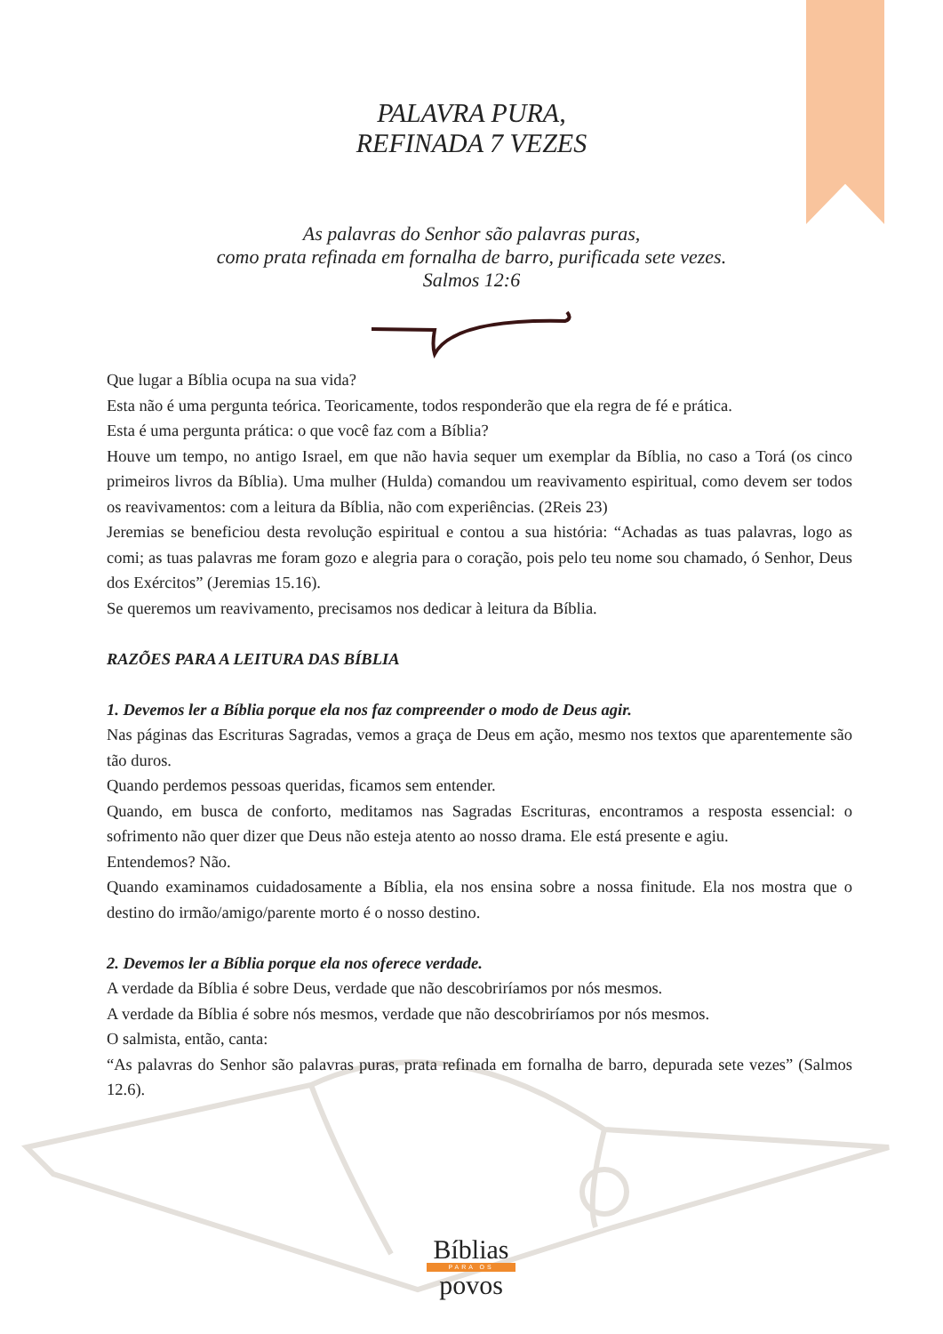PALAVRA PURA,
REFINADA 7 VEZES
As palavras do Senhor são palavras puras,
como prata refinada em fornalha de barro, purificada sete vezes.
Salmos 12:6
Que lugar a Bíblia ocupa na sua vida?
Esta não é uma pergunta teórica. Teoricamente, todos responderão que ela regra de fé e prática.
Esta é uma pergunta prática: o que você faz com a Bíblia?
Houve um tempo, no antigo Israel, em que não havia sequer um exemplar da Bíblia, no caso a Torá (os cinco primeiros livros da Bíblia). Uma mulher (Hulda) comandou um reavivamento espiritual, como devem ser todos os reavivamentos: com a leitura da Bíblia, não com experiências. (2Reis 23)
Jeremias se beneficiou desta revolução espiritual e contou a sua história: “Achadas as tuas palavras, logo as comi; as tuas palavras me foram gozo e alegria para o coração, pois pelo teu nome sou chamado, ó Senhor, Deus dos Exércitos” (Jeremias 15.16).
Se queremos um reavivamento, precisamos nos dedicar à leitura da Bíblia.
RAZÕES PARA A LEITURA DAS BÍBLIA
1. Devemos ler a Bíblia porque ela nos faz compreender o modo de Deus agir.
Nas páginas das Escrituras Sagradas, vemos a graça de Deus em ação, mesmo nos textos que aparentemente são tão duros.
Quando perdemos pessoas queridas, ficamos sem entender.
Quando, em busca de conforto, meditamos nas Sagradas Escrituras, encontramos a resposta essencial: o sofrimento não quer dizer que Deus não esteja atento ao nosso drama. Ele está presente e agiu.
Entendemos? Não.
Quando examinamos cuidadosamente a Bíblia, ela nos ensina sobre a nossa finitude. Ela nos mostra que o destino do irmão/amigo/parente morto é o nosso destino.
2. Devemos ler a Bíblia porque ela nos oferece verdade.
A verdade da Bíblia é sobre Deus, verdade que não descobriríamos por nós mesmos.
A verdade da Bíblia é sobre nós mesmos, verdade que não descobriríamos por nós mesmos.
O salmista, então, canta:
“As palavras do Senhor são palavras puras, prata refinada em fornalha de barro, depurada sete vezes” (Salmos 12.6).
Bíblias
PARA OS
povos